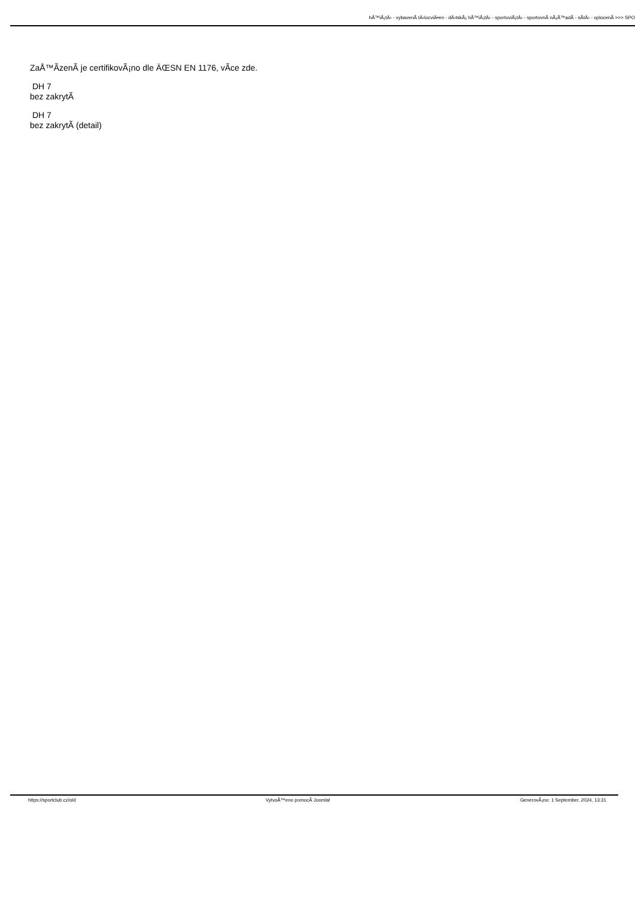hÅ™iÅ¡tÄ› - vybavenÃ­ tÄ›locviÄ•en - dÄ›tskÃ¡ hÅ™iÅ¡tÄ› - sportoviÅ¡tÄ› - sportovnÃ­ nÃ¡Å™adÃ­ - sÃ­tÄ› - oplocenÃ­ >>> SPO
ZaÅ™Ã­zenÃ­ je certifikovÃ¡no dle ÄŒSN EN 1176, vÃ­ce zde.
DH 7
bez zakrytÃ­
DH 7
bez zakrytÃ­ (detail)
https://sportclub.cz/old VytvoÅ™eno pomocÃ­ Joomla! GenerovÃ¡no: 1 September, 2024, 13:31